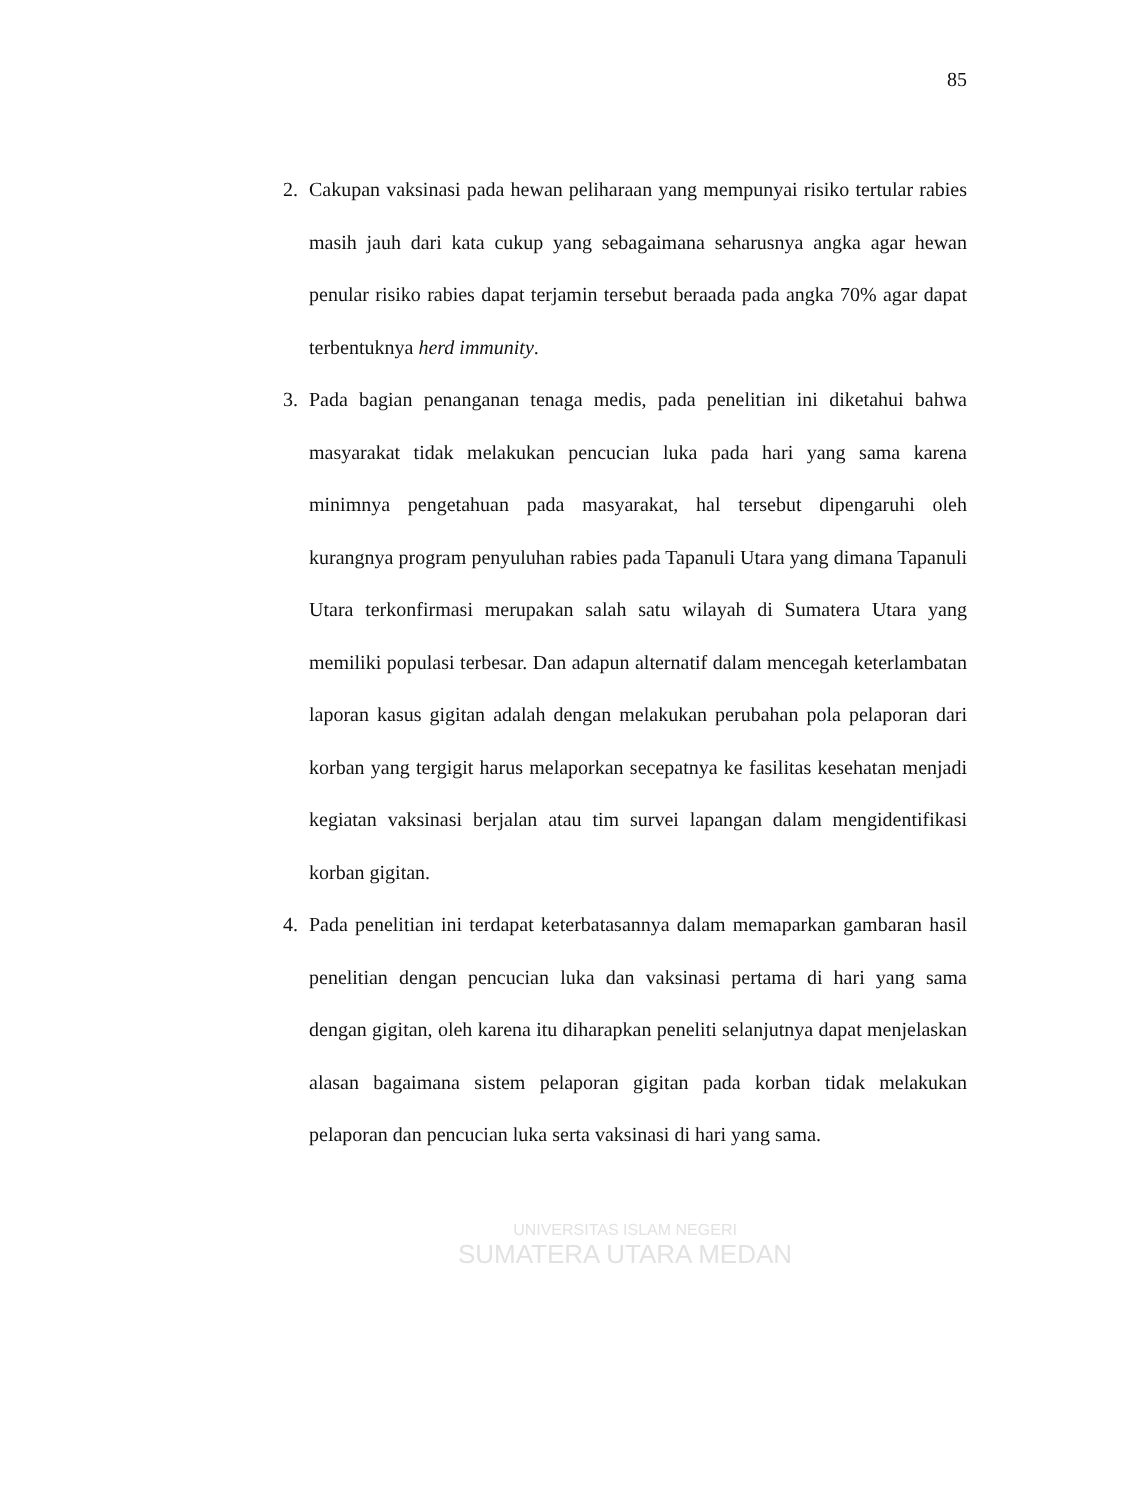85
2. Cakupan vaksinasi pada hewan peliharaan yang mempunyai risiko tertular rabies masih jauh dari kata cukup yang sebagaimana seharusnya angka agar hewan penular risiko rabies dapat terjamin tersebut beraada pada angka 70% agar dapat terbentuknya herd immunity.
3. Pada bagian penanganan tenaga medis, pada penelitian ini diketahui bahwa masyarakat tidak melakukan pencucian luka pada hari yang sama karena minimnya pengetahuan pada masyarakat, hal tersebut dipengaruhi oleh kurangnya program penyuluhan rabies pada Tapanuli Utara yang dimana Tapanuli Utara terkonfirmasi merupakan salah satu wilayah di Sumatera Utara yang memiliki populasi terbesar. Dan adapun alternatif dalam mencegah keterlambatan laporan kasus gigitan adalah dengan melakukan perubahan pola pelaporan dari korban yang tergigit harus melaporkan secepatnya ke fasilitas kesehatan menjadi kegiatan vaksinasi berjalan atau tim survei lapangan dalam mengidentifikasi korban gigitan.
4. Pada penelitian ini terdapat keterbatasannya dalam memaparkan gambaran hasil penelitian dengan pencucian luka dan vaksinasi pertama di hari yang sama dengan gigitan, oleh karena itu diharapkan peneliti selanjutnya dapat menjelaskan alasan bagaimana sistem pelaporan gigitan pada korban tidak melakukan pelaporan dan pencucian luka serta vaksinasi di hari yang sama.
UNIVERSITAS ISLAM NEGERI
SUMATERA UTARA MEDAN